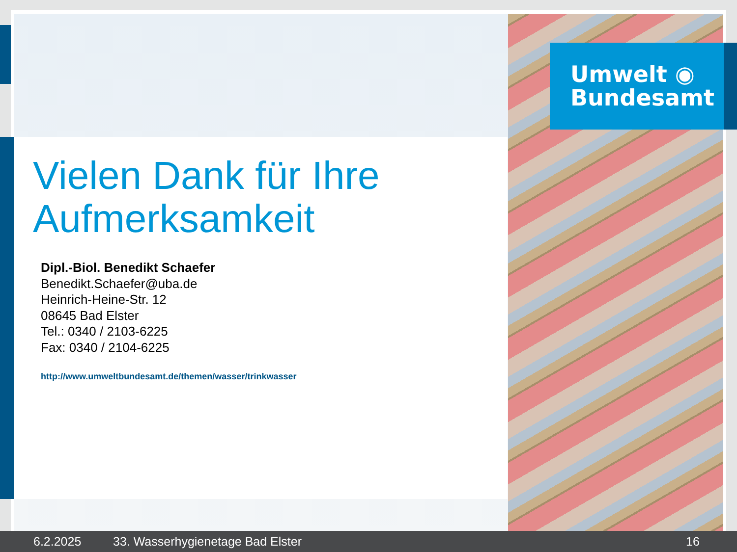Umwelt ◉
Bundesamt
Vielen Dank für Ihre
Aufmerksamkeit
Dipl.-Biol. Benedikt Schaefer
Benedikt.Schaefer@uba.de
Heinrich-Heine-Str. 12
08645 Bad Elster
Tel.: 0340 / 2103-6225
Fax: 0340 / 2104-6225
http://www.umweltbundesamt.de/themen/wasser/trinkwasser
6.2.2025 33. Wasserhygienetage Bad Elster 16